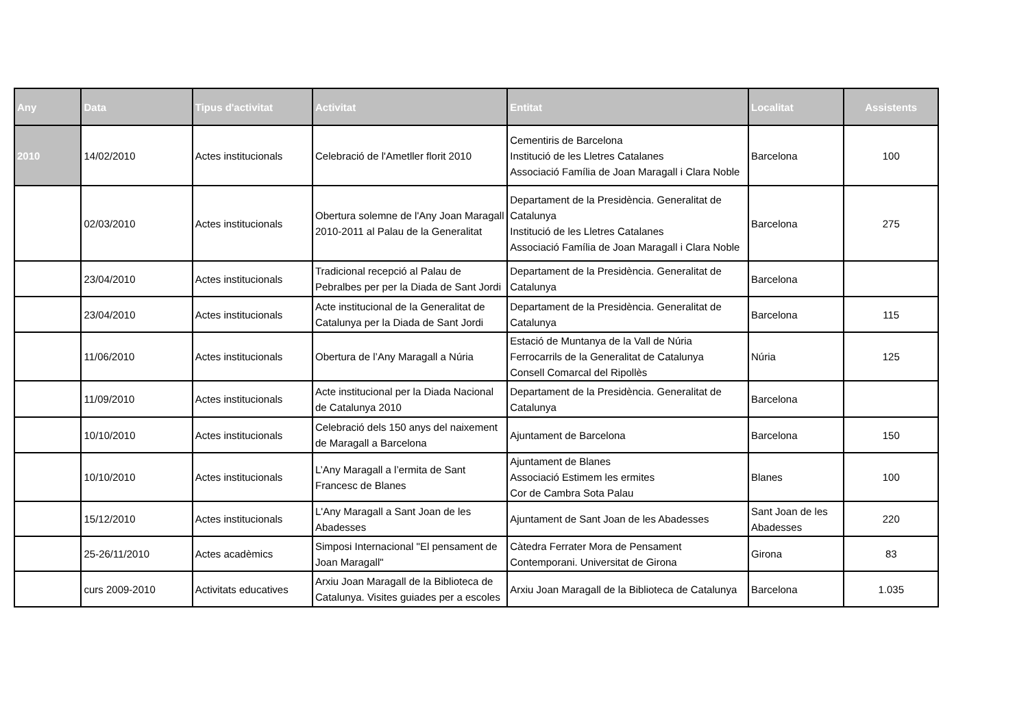| Any | Data | Tipus d'activitat | Activitat | Entitat | Localitat | Assistents |
| --- | --- | --- | --- | --- | --- | --- |
| 2010 | 14/02/2010 | Actes institucionals | Celebració de l'Ametller florit 2010 | Cementiris de Barcelona Institució de les Lletres Catalanes Associació Família de Joan Maragall i Clara Noble | Barcelona | 100 |
| | 02/03/2010 | Actes institucionals | Obertura solemne de l'Any Joan Maragall 2010-2011 al Palau de la Generalitat | Departament de la Presidència. Generalitat de Catalunya Institució de les Lletres Catalanes Associació Família de Joan Maragall i Clara Noble | Barcelona | 275 |
| | 23/04/2010 | Actes institucionals | Tradicional recepció al Palau de Pebralbes per per la Diada de Sant Jordi | Departament de la Presidència. Generalitat de Catalunya | Barcelona | |
| | 23/04/2010 | Actes institucionals | Acte institucional de la Generalitat de Catalunya per la Diada de Sant Jordi | Departament de la Presidència. Generalitat de Catalunya | Barcelona | 115 |
| | 11/06/2010 | Actes institucionals | Obertura de l’Any Maragall a Núria | Estació de Muntanya de la Vall de Núria Ferrocarrils de la Generalitat de Catalunya Consell Comarcal del Ripollès | Núria | 125 |
| | 11/09/2010 | Actes institucionals | Acte institucional per la Diada Nacional de Catalunya 2010 | Departament de la Presidència. Generalitat de Catalunya | Barcelona | |
| | 10/10/2010 | Actes institucionals | Celebració dels 150 anys del naixement de Maragall a Barcelona | Ajuntament de Barcelona | Barcelona | 150 |
| | 10/10/2010 | Actes institucionals | L’Any Maragall a l’ermita de Sant Francesc de Blanes | Ajuntament de Blanes Associació Estimem les ermites Cor de Cambra Sota Palau | Blanes | 100 |
| | 15/12/2010 | Actes institucionals | L'Any Maragall a Sant Joan de les Abadesses | Ajuntament de Sant Joan de les Abadesses | Sant Joan de les Abadesses | 220 |
| | 25-26/11/2010 | Actes acadèmics | Simposi Internacional "El pensament de Joan Maragall" | Càtedra Ferrater Mora de Pensament Contemporani. Universitat de Girona | Girona | 83 |
| | curs 2009-2010 | Activitats educatives | Arxiu Joan Maragall de la Biblioteca de Catalunya. Visites guiades per a escoles | Arxiu Joan Maragall de la Biblioteca de Catalunya | Barcelona | 1.035 |